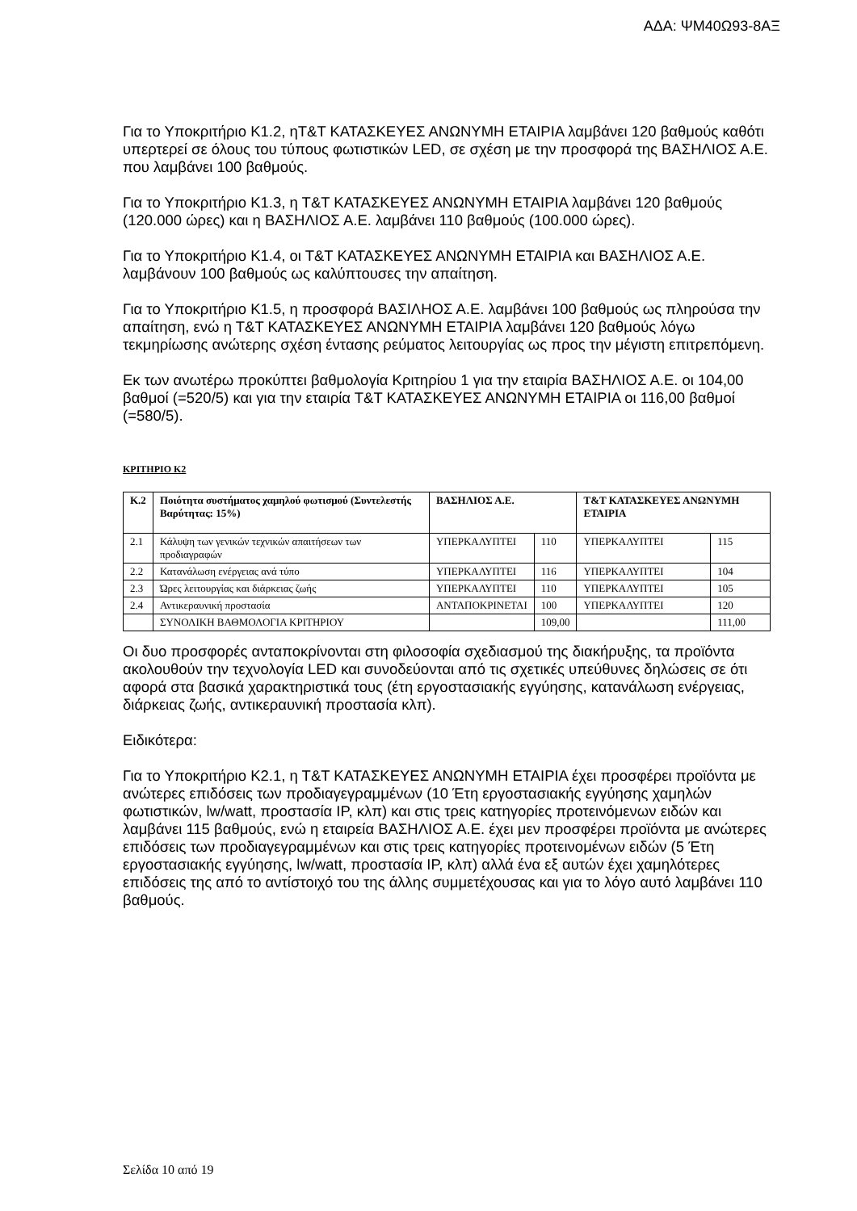ΑΔΑ: ΨΜ40Ω93-8ΑΞ
Για το Υποκριτήριο Κ1.2, ηΤ&Τ ΚΑΤΑΣΚΕΥΕΣ ΑΝΩΝΥΜΗ ΕΤΑΙΡΙΑ λαμβάνει 120 βαθμούς καθότι υπερτερεί σε όλους του τύπους φωτιστικών LED, σε σχέση με την προσφορά της ΒΑΣΗΛΙΟΣ Α.Ε. που λαμβάνει 100 βαθμούς.
Για το Υποκριτήριο Κ1.3, η Τ&Τ ΚΑΤΑΣΚΕΥΕΣ ΑΝΩΝΥΜΗ ΕΤΑΙΡΙΑ λαμβάνει 120 βαθμούς (120.000 ώρες) και η ΒΑΣΗΛΙΟΣ Α.Ε. λαμβάνει 110 βαθμούς (100.000 ώρες).
Για το Υποκριτήριο Κ1.4, οι Τ&Τ ΚΑΤΑΣΚΕΥΕΣ ΑΝΩΝΥΜΗ ΕΤΑΙΡΙΑ και ΒΑΣΗΛΙΟΣ Α.Ε. λαμβάνουν 100 βαθμούς ως καλύπτουσες την απαίτηση.
Για το Υποκριτήριο Κ1.5, η προσφορά ΒΑΣΙΛΗΟΣ Α.Ε. λαμβάνει 100 βαθμούς ως πληρούσα την απαίτηση, ενώ η Τ&Τ ΚΑΤΑΣΚΕΥΕΣ ΑΝΩΝΥΜΗ ΕΤΑΙΡΙΑ λαμβάνει 120 βαθμούς λόγω τεκμηρίωσης ανώτερης σχέση έντασης ρεύματος λειτουργίας ως προς την μέγιστη επιτρεπόμενη.
Εκ των ανωτέρω προκύπτει βαθμολογία Κριτηρίου 1 για την εταιρία ΒΑΣΗΛΙΟΣ Α.Ε. οι 104,00 βαθμοί (=520/5) και για την εταιρία Τ&Τ ΚΑΤΑΣΚΕΥΕΣ ΑΝΩΝΥΜΗ ΕΤΑΙΡΙΑ οι 116,00 βαθμοί (=580/5).
ΚΡΙΤΗΡΙΟ Κ2
| Κ.2 | Ποιότητα συστήματος χαμηλού φωτισμού (Συντελεστής Βαρύτητας: 15%) | ΒΑΣΗΛΙΟΣ Α.Ε. | | Τ&Τ ΚΑΤΑΣΚΕΥΕΣ ΑΝΩΝΥΜΗ ΕΤΑΙΡΙΑ | |
| --- | --- | --- | --- | --- | --- |
| 2.1 | Κάλυψη των γενικών τεχνικών απαιτήσεων των προδιαγραφών | ΥΠΕΡΚΑΛΥΠΤΕΙ | 110 | ΥΠΕΡΚΑΛΥΠΤΕΙ | 115 |
| 2.2 | Κατανάλωση ενέργειας ανά τύπο | ΥΠΕΡΚΑΛΥΠΤΕΙ | 116 | ΥΠΕΡΚΑΛΥΠΤΕΙ | 104 |
| 2.3 | Ώρες λειτουργίας και διάρκειας ζωής | ΥΠΕΡΚΑΛΥΠΤΕΙ | 110 | ΥΠΕΡΚΑΛΥΠΤΕΙ | 105 |
| 2.4 | Αντικεραυνική προστασία | ΑΝΤΑΠΟΚΡΙΝΕΤΑΙ | 100 | ΥΠΕΡΚΑΛΥΠΤΕΙ | 120 |
| | ΣΥΝΟΛΙΚΗ ΒΑΘΜΟΛΟΓΙΑ ΚΡΙΤΗΡΙΟΥ | | 109,00 | | 111,00 |
Οι δυο προσφορές ανταποκρίνονται στη φιλοσοφία σχεδιασμού της διακήρυξης, τα προϊόντα ακολουθούν την τεχνολογία LED και συνοδεύονται από τις σχετικές υπεύθυνες δηλώσεις σε ότι αφορά στα βασικά χαρακτηριστικά τους (έτη εργοστασιακής εγγύησης, κατανάλωση ενέργειας, διάρκειας ζωής, αντικεραυνική προστασία κλπ).
Ειδικότερα:
Για το Υποκριτήριο Κ2.1, η Τ&Τ ΚΑΤΑΣΚΕΥΕΣ ΑΝΩΝΥΜΗ ΕΤΑΙΡΙΑ έχει προσφέρει προϊόντα με ανώτερες επιδόσεις των προδιαγεγραμμένων (10 Έτη εργοστασιακής εγγύησης χαμηλών φωτιστικών, lw/watt, προστασία IP, κλπ) και στις τρεις κατηγορίες προτεινόμενων ειδών και λαμβάνει 115 βαθμούς, ενώ η εταιρεία ΒΑΣΗΛΙΟΣ Α.Ε. έχει μεν προσφέρει προϊόντα με ανώτερες επιδόσεις των προδιαγεγραμμένων και στις τρεις κατηγορίες προτεινομένων ειδών (5 Έτη εργοστασιακής εγγύησης, lw/watt, προστασία IP, κλπ) αλλά ένα εξ αυτών έχει χαμηλότερες επιδόσεις της από το αντίστοιχό του της άλλης συμμετέχουσας και για το λόγο αυτό λαμβάνει 110 βαθμούς.
Σελίδα 10 από 19